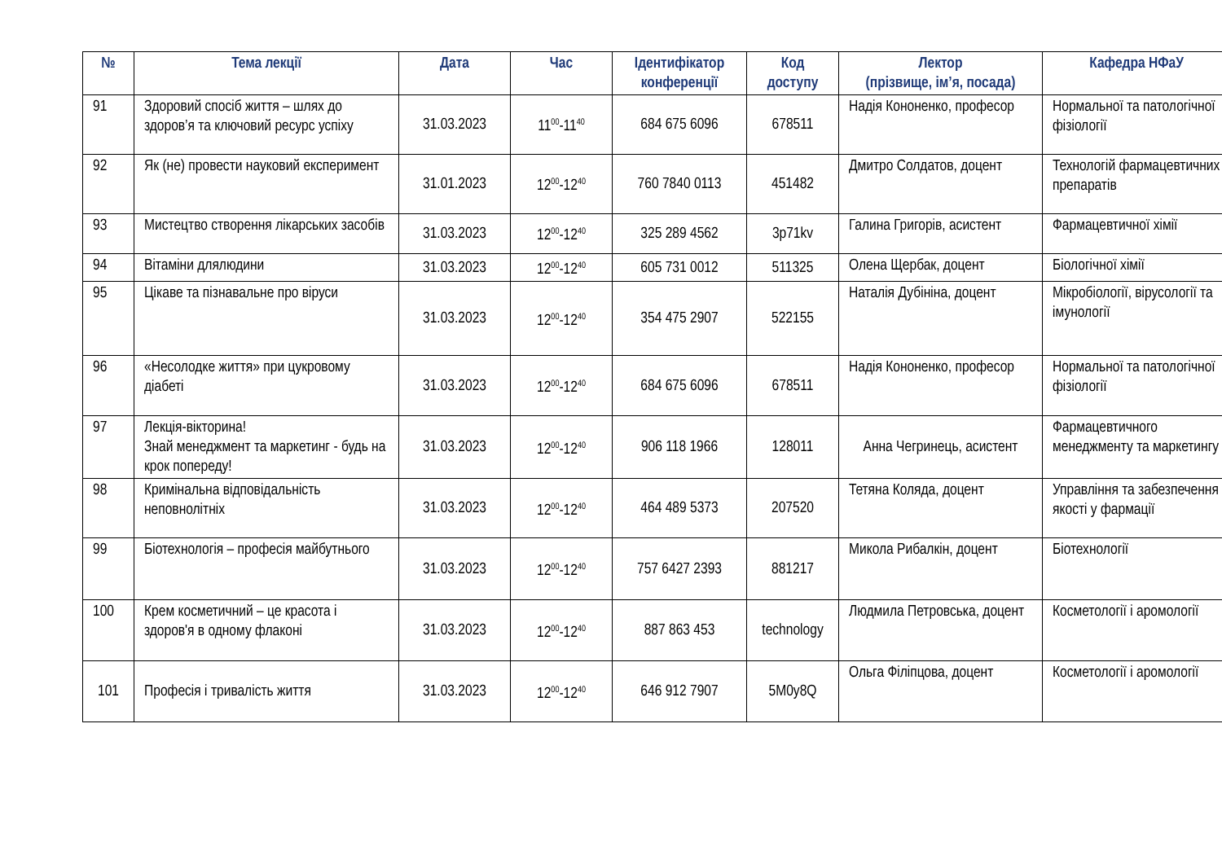| № | Тема лекції | Дата | Час | Ідентифікатор конференції | Код доступу | Лектор (прізвище, ім’я, посада) | Кафедра НФаУ |
| --- | --- | --- | --- | --- | --- | --- | --- |
| 91 | Здоровий спосіб життя – шлях до здоров’я та ключовий ресурс успіху | 31.03.2023 | 11<sup>00</sup>-11<sup>40</sup> | 684 675 6096 | 678511 | Надія Кононенко, професор | Нормальної та патологічної фізіології |
| 92 | Як (не) провести науковий експеримент | 31.01.2023 | 12<sup>00</sup>-12<sup>40</sup> | 760 7840 0113 | 451482 | Дмитро Солдатов, доцент | Технологій фармацевтичних препаратів |
| 93 | Мистецтво створення лікарських засобів | 31.03.2023 | 12<sup>00</sup>-12<sup>40</sup> | 325 289 4562 | 3p71kv | Галина Григорів, асистент | Фармацевтичної хімії |
| 94 | Вітаміни длялюдини | 31.03.2023 | 12<sup>00</sup>-12<sup>40</sup> | 605 731 0012 | 511325 | Олена Щербак, доцент | Біологічної хімії |
| 95 | Цікаве та пізнавальне про віруси | 31.03.2023 | 12<sup>00</sup>-12<sup>40</sup> | 354 475 2907 | 522155 | Наталія Дубініна, доцент | Мікробіології, вірусології та імунології |
| 96 | «Несолодке життя» при цукровому діабеті | 31.03.2023 | 12<sup>00</sup>-12<sup>40</sup> | 684 675 6096 | 678511 | Надія Кононенко, професор | Нормальної та патологічної фізіології |
| 97 | Лекція-вікторина! Знай менеджмент та маркетинг - будь на крок попереду! | 31.03.2023 | 12<sup>00</sup>-12<sup>40</sup> | 906 118 1966 | 128011 | Анна Чегринець, асистент | Фармацевтичного менеджменту та маркетингу |
| 98 | Кримінальна відповідальність неповнолітніх | 31.03.2023 | 12<sup>00</sup>-12<sup>40</sup> | 464 489 5373 | 207520 | Тетяна Коляда, доцент | Управління та забезпечення якості у фармації |
| 99 | Біотехнологія – професія майбутнього | 31.03.2023 | 12<sup>00</sup>-12<sup>40</sup> | 757 6427 2393 | 881217 | Микола Рибалкін, доцент | Біотехнології |
| 100 | Крем косметичний – це красота і здоров'я в одному флаконі | 31.03.2023 | 12<sup>00</sup>-12<sup>40</sup> | 887 863 453 | technology | Людмила Петровська, доцент | Косметології і аромології |
| 101 | Професія і тривалість життя | 31.03.2023 | 12<sup>00</sup>-12<sup>40</sup> | 646 912 7907 | 5M0y8Q | Ольга Філіпцова, доцент | Косметології і аромології |